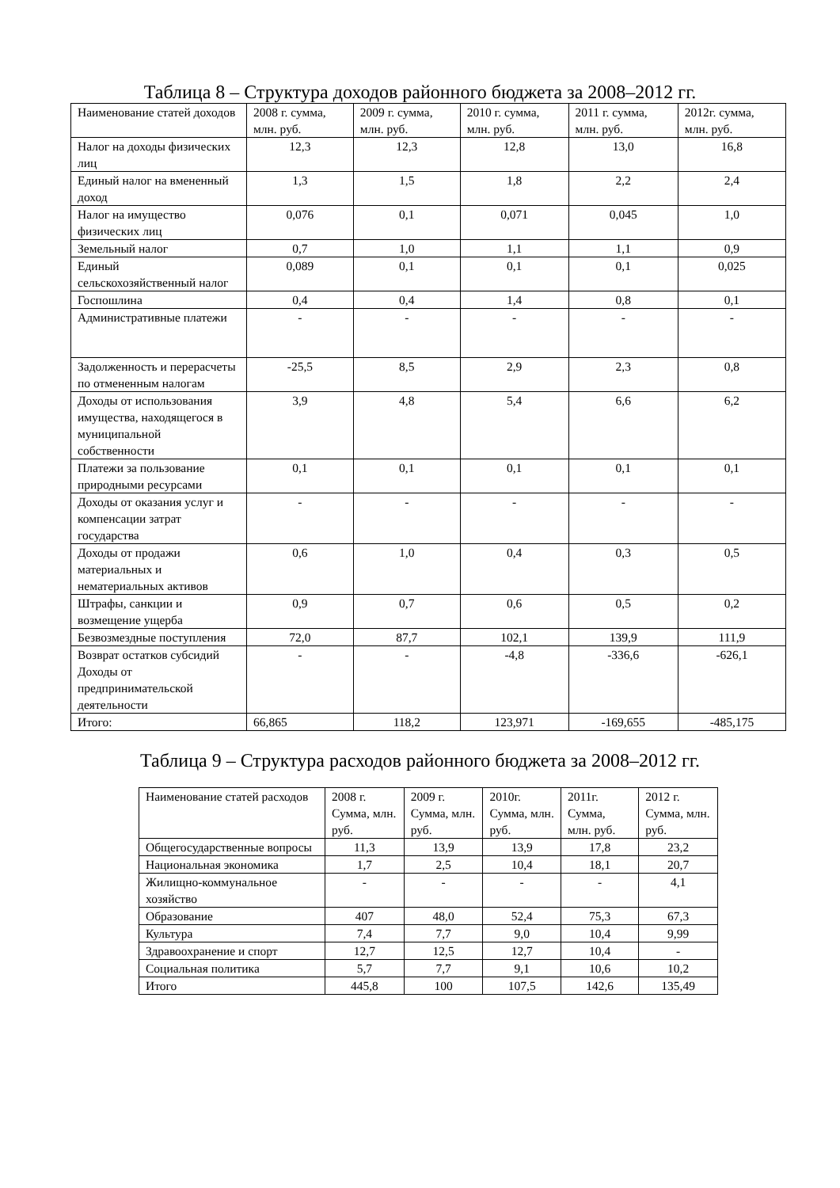Таблица 8 – Структура доходов районного бюджета за 2008–2012 гг.
| Наименование статей доходов | 2008 г. сумма, млн. руб. | 2009 г. сумма, млн. руб. | 2010 г. сумма, млн. руб. | 2011 г. сумма, млн. руб. | 2012г. сумма, млн. руб. |
| --- | --- | --- | --- | --- | --- |
| Налог на доходы физических лиц | 12,3 | 12,3 | 12,8 | 13,0 | 16,8 |
| Единый налог на вмененный доход | 1,3 | 1,5 | 1,8 | 2,2 | 2,4 |
| Налог на имущество физических лиц | 0,076 | 0,1 | 0,071 | 0,045 | 1,0 |
| Земельный налог | 0,7 | 1,0 | 1,1 | 1,1 | 0,9 |
| Единый сельскохозяйственный налог | 0,089 | 0,1 | 0,1 | 0,1 | 0,025 |
| Госпошлина | 0,4 | 0,4 | 1,4 | 0,8 | 0,1 |
| Административные платежи | - | - | - | - | - |
| Задолженность и перерасчеты по отмененным налогам | -25,5 | 8,5 | 2,9 | 2,3 | 0,8 |
| Доходы от использования имущества, находящегося в муниципальной собственности | 3,9 | 4,8 | 5,4 | 6,6 | 6,2 |
| Платежи за пользование природными ресурсами | 0,1 | 0,1 | 0,1 | 0,1 | 0,1 |
| Доходы от оказания услуг и компенсации затрат государства | - | - | - | - | - |
| Доходы от продажи материальных и нематериальных активов | 0,6 | 1,0 | 0,4 | 0,3 | 0,5 |
| Штрафы, санкции и возмещение ущерба | 0,9 | 0,7 | 0,6 | 0,5 | 0,2 |
| Безвозмездные поступления | 72,0 | 87,7 | 102,1 | 139,9 | 111,9 |
| Возврат остатков субсидий Доходы от предпринимательской деятельности | - | - | -4,8 | -336,6 | -626,1 |
| Итого: | 66,865 | 118,2 | 123,971 | -169,655 | -485,175 |
Таблица 9 – Структура расходов районного бюджета за 2008–2012 гг.
| Наименование статей расходов | 2008 г. Сумма, млн. руб. | 2009 г. Сумма, млн. руб. | 2010г. Сумма, млн. руб. | 2011г. Сумма, млн. руб. | 2012 г. Сумма, млн. руб. |
| --- | --- | --- | --- | --- | --- |
| Общегосударственные вопросы | 11,3 | 13,9 | 13,9 | 17,8 | 23,2 |
| Национальная экономика | 1,7 | 2,5 | 10,4 | 18,1 | 20,7 |
| Жилищно-коммунальное хозяйство | - | - | - | - | 4,1 |
| Образование | 407 | 48,0 | 52,4 | 75,3 | 67,3 |
| Культура | 7,4 | 7,7 | 9,0 | 10,4 | 9,99 |
| Здравоохранение и спорт | 12,7 | 12,5 | 12,7 | 10,4 | - |
| Социальная политика | 5,7 | 7,7 | 9,1 | 10,6 | 10,2 |
| Итого | 445,8 | 100 | 107,5 | 142,6 | 135,49 |